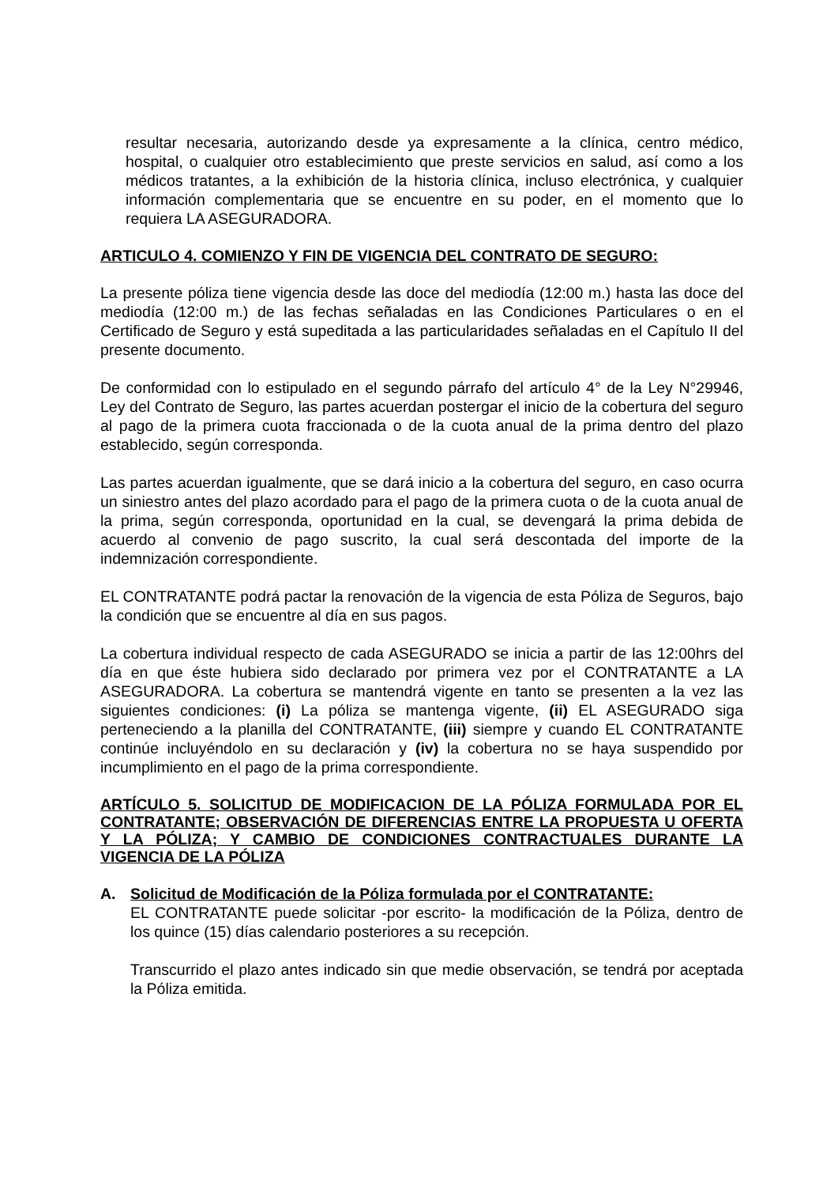resultar necesaria, autorizando desde ya expresamente a la clínica, centro médico, hospital, o cualquier otro establecimiento que preste servicios en salud, así como a los médicos tratantes, a la exhibición de la historia clínica, incluso electrónica, y cualquier información complementaria que se encuentre en su poder, en el momento que lo requiera LA ASEGURADORA.
ARTICULO 4. COMIENZO Y FIN DE VIGENCIA DEL CONTRATO DE SEGURO:
La presente póliza tiene vigencia desde las doce del mediodía (12:00 m.) hasta las doce del mediodía (12:00 m.) de las fechas señaladas en las Condiciones Particulares o en el Certificado de Seguro y está supeditada a las particularidades señaladas en el Capítulo II del presente documento.
De conformidad con lo estipulado en el segundo párrafo del artículo 4° de la Ley N°29946, Ley del Contrato de Seguro, las partes acuerdan postergar el inicio de la cobertura del seguro al pago de la primera cuota fraccionada o de la cuota anual de la prima dentro del plazo establecido, según corresponda.
Las partes acuerdan igualmente, que se dará inicio a la cobertura del seguro, en caso ocurra un siniestro antes del plazo acordado para el pago de la primera cuota o de la cuota anual de la prima, según corresponda, oportunidad en la cual, se devengará la prima debida de acuerdo al convenio de pago suscrito, la cual será descontada del importe de la indemnización correspondiente.
EL CONTRATANTE podrá pactar la renovación de la vigencia de esta Póliza de Seguros, bajo la condición que se encuentre al día en sus pagos.
La cobertura individual respecto de cada ASEGURADO se inicia a partir de las 12:00hrs del día en que éste hubiera sido declarado por primera vez por el CONTRATANTE a LA ASEGURADORA. La cobertura se mantendrá vigente en tanto se presenten a la vez las siguientes condiciones: (i) La póliza se mantenga vigente, (ii) EL ASEGURADO siga perteneciendo a la planilla del CONTRATANTE, (iii) siempre y cuando EL CONTRATANTE continúe incluyéndolo en su declaración y (iv) la cobertura no se haya suspendido por incumplimiento en el pago de la prima correspondiente.
ARTÍCULO 5. SOLICITUD DE MODIFICACION DE LA PÓLIZA FORMULADA POR EL CONTRATANTE; OBSERVACIÓN DE DIFERENCIAS ENTRE LA PROPUESTA U OFERTA Y LA PÓLIZA; Y CAMBIO DE CONDICIONES CONTRACTUALES DURANTE LA VIGENCIA DE LA PÓLIZA
A. Solicitud de Modificación de la Póliza formulada por el CONTRATANTE:
EL CONTRATANTE puede solicitar -por escrito- la modificación de la Póliza, dentro de los quince (15) días calendario posteriores a su recepción.
Transcurrido el plazo antes indicado sin que medie observación, se tendrá por aceptada la Póliza emitida.